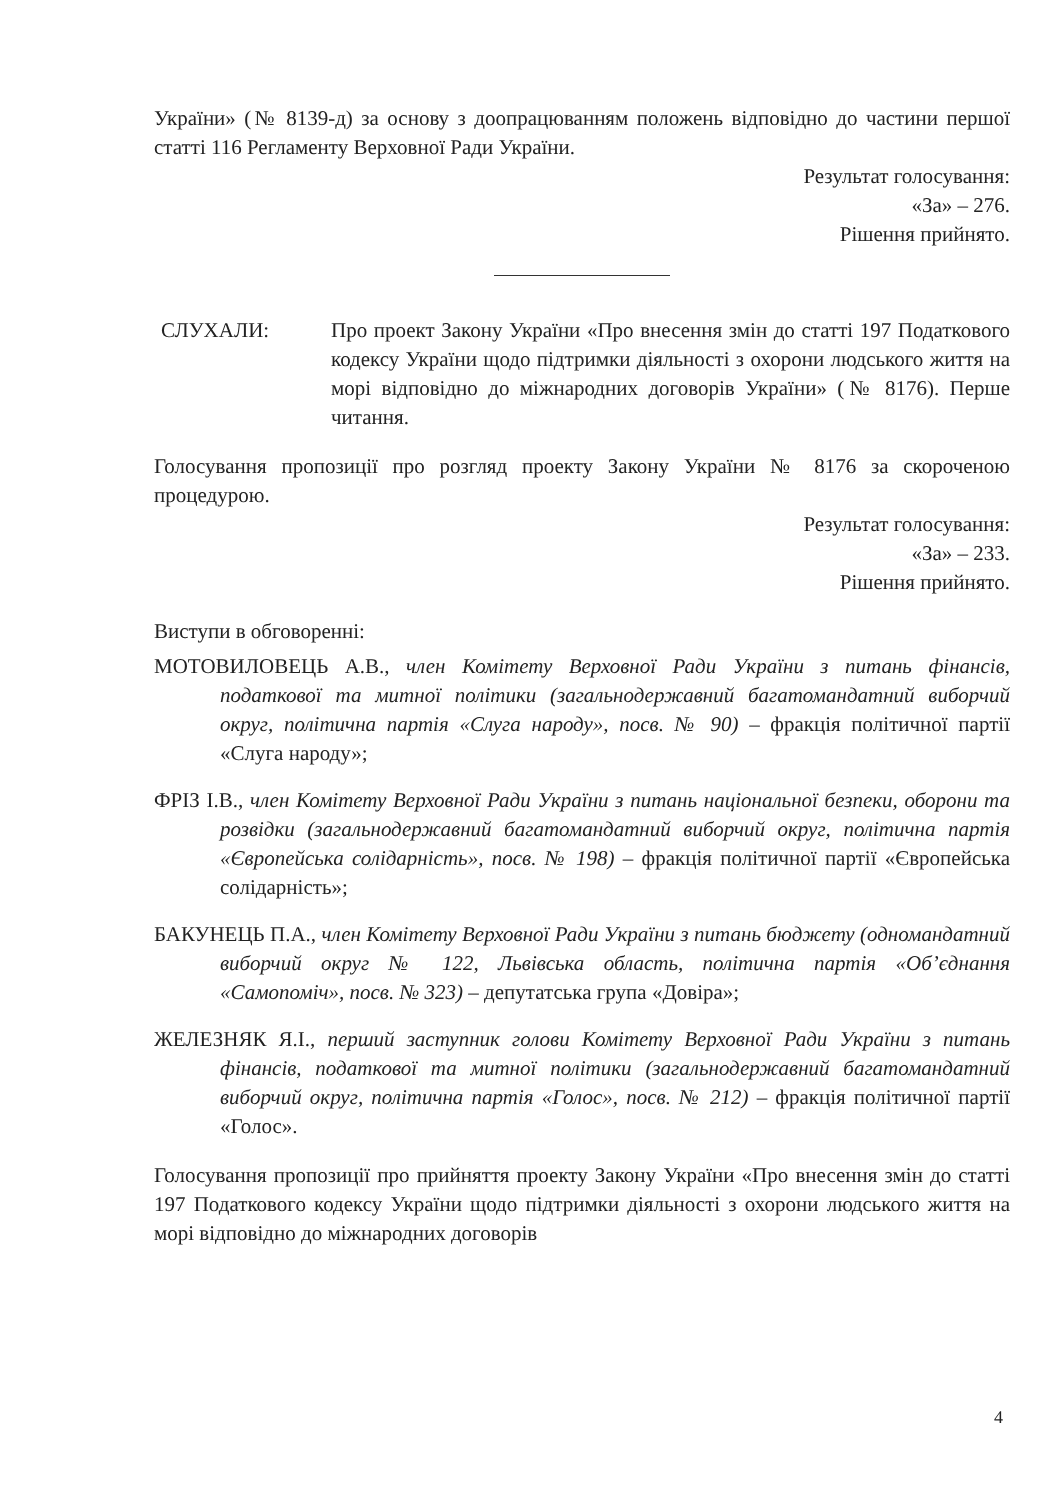України» (№ 8139-д) за основу з доопрацюванням положень відповідно до частини першої статті 116 Регламенту Верховної Ради України.
Результат голосування:
«За» – 276.
Рішення прийнято.
СЛУХАЛИ: Про проект Закону України «Про внесення змін до статті 197 Податкового кодексу України щодо підтримки діяльності з охорони людського життя на морі відповідно до міжнародних договорів України» (№ 8176). Перше читання.
Голосування пропозиції про розгляд проекту Закону України № 8176 за скороченою процедурою.
Результат голосування:
«За» – 233.
Рішення прийнято.
Виступи в обговоренні:
МОТОВИЛОВЕЦЬ А.В., член Комітету Верховної Ради України з питань фінансів, податкової та митної політики (загальнодержавний багатомандатний виборчий округ, політична партія «Слуга народу», посв. № 90) – фракція політичної партії «Слуга народу»;
ФРІЗ І.В., член Комітету Верховної Ради України з питань національної безпеки, оборони та розвідки (загальнодержавний багатомандатний виборчий округ, політична партія «Європейська солідарність», посв. № 198) – фракція політичної партії «Європейська солідарність»;
БАКУНЕЦЬ П.А., член Комітету Верховної Ради України з питань бюджету (одномандатний виборчий округ № 122, Львівська область, політична партія «Об’єднання «Самопоміч», посв. № 323) – депутатська група «Довіра»;
ЖЕЛЕЗНЯК Я.І., перший заступник голови Комітету Верховної Ради України з питань фінансів, податкової та митної політики (загальнодержавний багатомандатний виборчий округ, політична партія «Голос», посв. № 212) – фракція політичної партії «Голос».
Голосування пропозиції про прийняття проекту Закону України «Про внесення змін до статті 197 Податкового кодексу України щодо підтримки діяльності з охорони людського життя на морі відповідно до міжнародних договорів
4